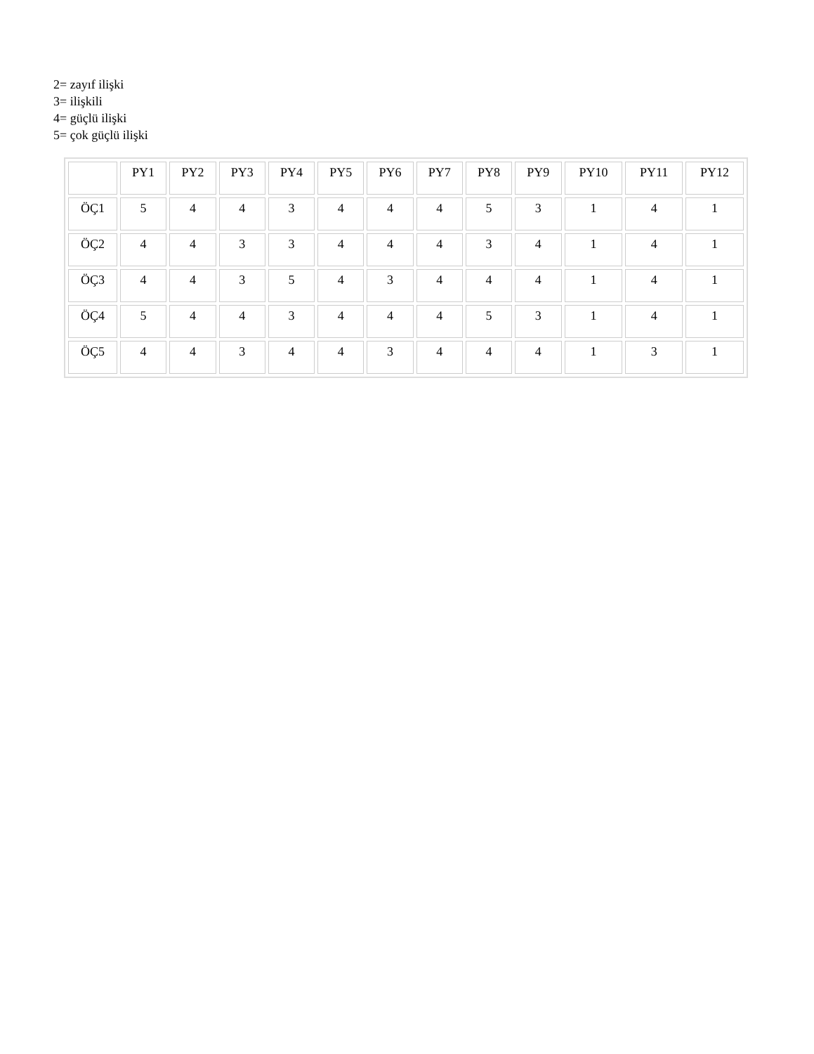2= zayıf ilişki
3= ilişkili
4= güçlü ilişki
5= çok güçlü ilişki
| | PY1 | PY2 | PY3 | PY4 | PY5 | PY6 | PY7 | PY8 | PY9 | PY10 | PY11 | PY12 |
| --- | --- | --- | --- | --- | --- | --- | --- | --- | --- | --- | --- | --- |
| ÖÇ1 | 5 | 4 | 4 | 3 | 4 | 4 | 4 | 5 | 3 | 1 | 4 | 1 |
| ÖÇ2 | 4 | 4 | 3 | 3 | 4 | 4 | 4 | 3 | 4 | 1 | 4 | 1 |
| ÖÇ3 | 4 | 4 | 3 | 5 | 4 | 3 | 4 | 4 | 4 | 1 | 4 | 1 |
| ÖÇ4 | 5 | 4 | 4 | 3 | 4 | 4 | 4 | 5 | 3 | 1 | 4 | 1 |
| ÖÇ5 | 4 | 4 | 3 | 4 | 4 | 3 | 4 | 4 | 4 | 1 | 3 | 1 |